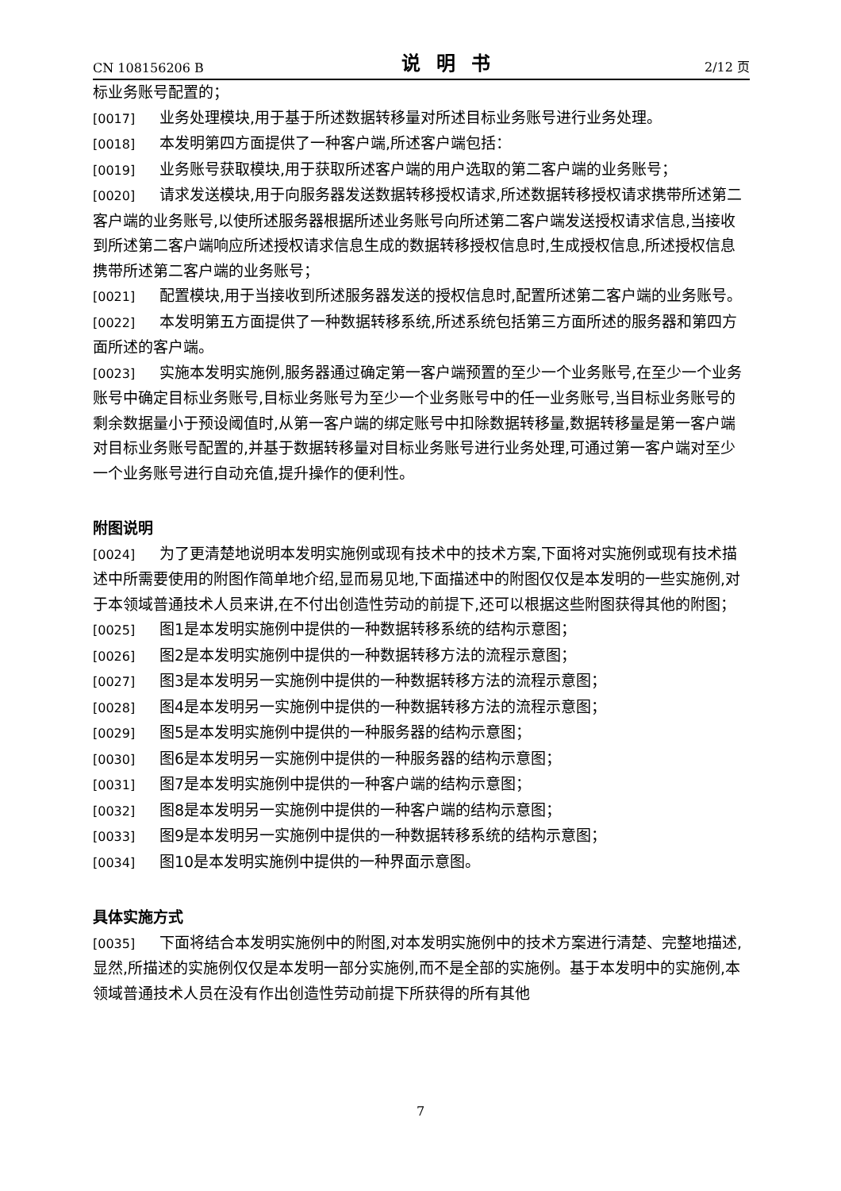CN 108156206 B 说明书 2/12 页
标业务账号配置的；
[0017] 业务处理模块,用于基于所述数据转移量对所述目标业务账号进行业务处理。
[0018] 本发明第四方面提供了一种客户端,所述客户端包括：
[0019] 业务账号获取模块,用于获取所述客户端的用户选取的第二客户端的业务账号；
[0020] 请求发送模块,用于向服务器发送数据转移授权请求,所述数据转移授权请求携带所述第二客户端的业务账号,以使所述服务器根据所述业务账号向所述第二客户端发送授权请求信息,当接收到所述第二客户端响应所述授权请求信息生成的数据转移授权信息时,生成授权信息,所述授权信息携带所述第二客户端的业务账号；
[0021] 配置模块,用于当接收到所述服务器发送的授权信息时,配置所述第二客户端的业务账号。
[0022] 本发明第五方面提供了一种数据转移系统,所述系统包括第三方面所述的服务器和第四方面所述的客户端。
[0023] 实施本发明实施例,服务器通过确定第一客户端预置的至少一个业务账号,在至少一个业务账号中确定目标业务账号,目标业务账号为至少一个业务账号中的任一业务账号,当目标业务账号的剩余数据量小于预设阈值时,从第一客户端的绑定账号中扣除数据转移量,数据转移量是第一客户端对目标业务账号配置的,并基于数据转移量对目标业务账号进行业务处理,可通过第一客户端对至少一个业务账号进行自动充值,提升操作的便利性。
附图说明
[0024] 为了更清楚地说明本发明实施例或现有技术中的技术方案,下面将对实施例或现有技术描述中所需要使用的附图作简单地介绍,显而易见地,下面描述中的附图仅仅是本发明的一些实施例,对于本领域普通技术人员来讲,在不付出创造性劳动的前提下,还可以根据这些附图获得其他的附图；
[0025] 图1是本发明实施例中提供的一种数据转移系统的结构示意图；
[0026] 图2是本发明实施例中提供的一种数据转移方法的流程示意图；
[0027] 图3是本发明另一实施例中提供的一种数据转移方法的流程示意图；
[0028] 图4是本发明另一实施例中提供的一种数据转移方法的流程示意图；
[0029] 图5是本发明实施例中提供的一种服务器的结构示意图；
[0030] 图6是本发明另一实施例中提供的一种服务器的结构示意图；
[0031] 图7是本发明实施例中提供的一种客户端的结构示意图；
[0032] 图8是本发明另一实施例中提供的一种客户端的结构示意图；
[0033] 图9是本发明另一实施例中提供的一种数据转移系统的结构示意图；
[0034] 图10是本发明实施例中提供的一种界面示意图。
具体实施方式
[0035] 下面将结合本发明实施例中的附图,对本发明实施例中的技术方案进行清楚、完整地描述,显然,所描述的实施例仅仅是本发明一部分实施例,而不是全部的实施例。基于本发明中的实施例,本领域普通技术人员在没有作出创造性劳动前提下所获得的所有其他
7